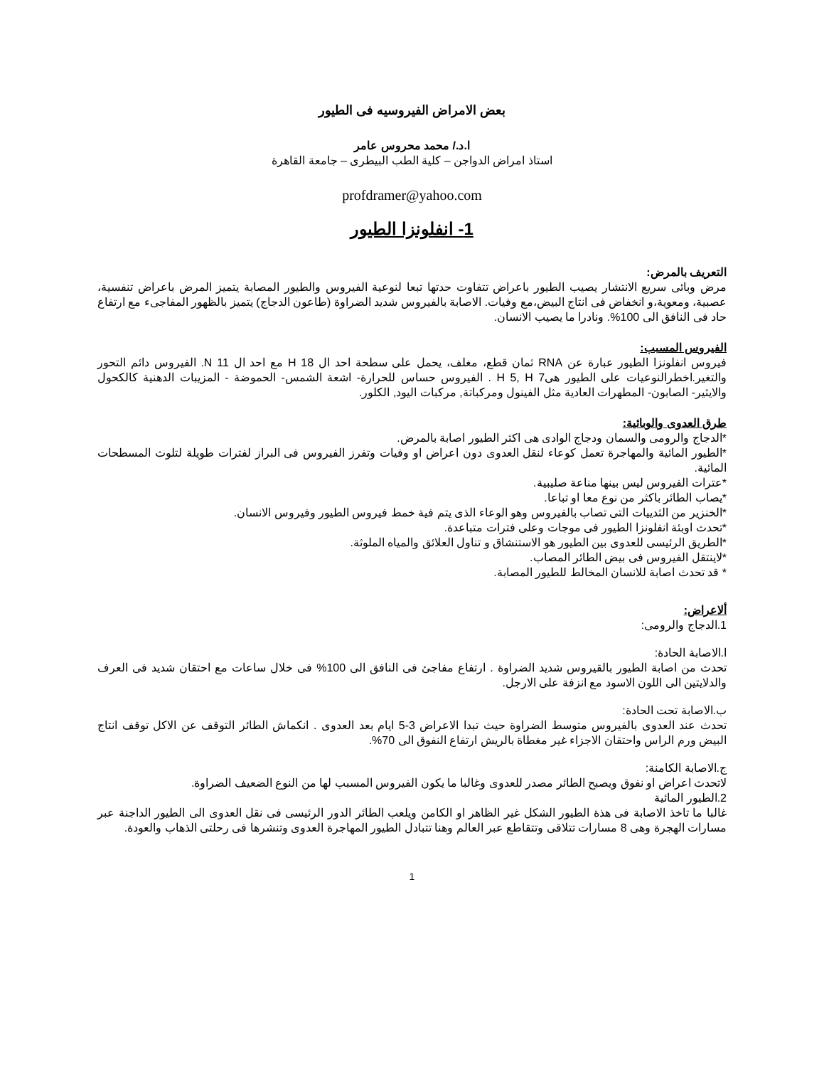بعض الامراض الفيروسيه فى الطيور
ا.د./ محمد محروس عامر
استاذ امراض الدواجن – كلية الطب البيطرى – جامعة القاهرة
profdramer@yahoo.com
1- انفلونزا الطيور
التعريف بالمرض:
مرض وبائى سريع الانتشار يصيب الطيور باعراض تتفاوت حدتها تبعا لنوعية الفيروس والطيور المصابة يتميز المرض باعراض تنفسية، عصبية، ومعوية،و انخفاض فى انتاج البيض،مع وفيات. الاصابة بالفيروس شديد الضراوة (طاعون الدجاج) يتميز بالظهور المفاجىء مع ارتفاع حاد فى النافق الى 100%. ونادرا ما يصيب الانسان.
الفيروس المسبب:
فيروس انفلونزا الطيور عبارة عن RNA ثمان قطع، مغلف، يحمل على سطحة احد ال 18 H مع احد ال 11 N. الفيروس دائم التحور والتغير.اخطرالنوعيات على الطيور هى7 H 5, H . الفيروس حساس للحرارة- اشعة الشمس- الحموضة - المزيبات الدهنية كالكحول والايثير- الصابون- المطهرات العادية مثل الفينول ومركباتة, مركبات اليود, الكلور.
طرق العدوى والوبائية:
*الدجاج والرومى والسمان ودجاج الوادى هى اكثر الطيور اصابة بالمرض.
*الطيور المائية والمهاجرة تعمل كوعاء لنقل العدوى دون اعراض او وفيات وتفرز الفيروس فى البراز لفترات طويلة لتلوث المسطحات المائية.
*عترات الفيروس ليس بينها مناعة صليبية.
*يصاب الطائر باكثر من نوع معا او تباعا.
*الخنزير من الثدييات التى تصاب بالفيروس وهو الوعاء الذى يتم فية خمط فيروس الطيور وفيروس الانسان.
*تحدث اوبئة انفلونزا الطيور فى موجات وعلى فترات متباعدة.
*الطريق الرئيسى للعدوى بين الطيور هو الاستنشاق و تناول العلائق والمياه الملوثة.
*لاينتقل الفيروس فى بيض الطائر المصاب.
* قد تحدث اصابة للانسان المخالط للطيور المصابة.
ألاعراض:
1.الدجاج والرومى:
ا.الاصابة الحادة:
تحدث من اصابة الطيور بالقيروس شديد الضراوة . ارتفاع مفاجئ فى النافق الى 100% فى خلال ساعات مع احتقان شديد فى العرف والدلايتين الى اللون الاسود مع انزفة على الارجل.
ب.الاصابة تحت الحادة:
تحدث عند العدوى بالفيروس متوسط الضراوة حيث تبدا الاعراض 3-5 ايام بعد العدوى . انكماش الطائر التوقف عن الاكل توقف انتاج البيض ورم الراس واحتقان الاجزاء غير مغطاة بالريش ارتفاع النفوق الى 70%.
ج.الاصابة الكامنة:
لاتحدث اعراض او نفوق ويصبح الطائر مصدر للعدوى وغالبا ما يكون الفيروس المسبب لها من النوع الضعيف الضراوة.
2.الطيور المائية
غالبا ما تاخذ الاصابة فى هذة الطيور الشكل غير الظاهر او الكامن ويلعب الطائر الدور الرئيسى فى نقل العدوى الى الطيور الداجنة عبر مسارات الهجرة وهى 8 مسارات تتلاقى وتتقاطع عبر العالم وهنا تتبادل الطيور المهاجرة العدوى وتنشرها فى رحلتى الذهاب والعودة.
1